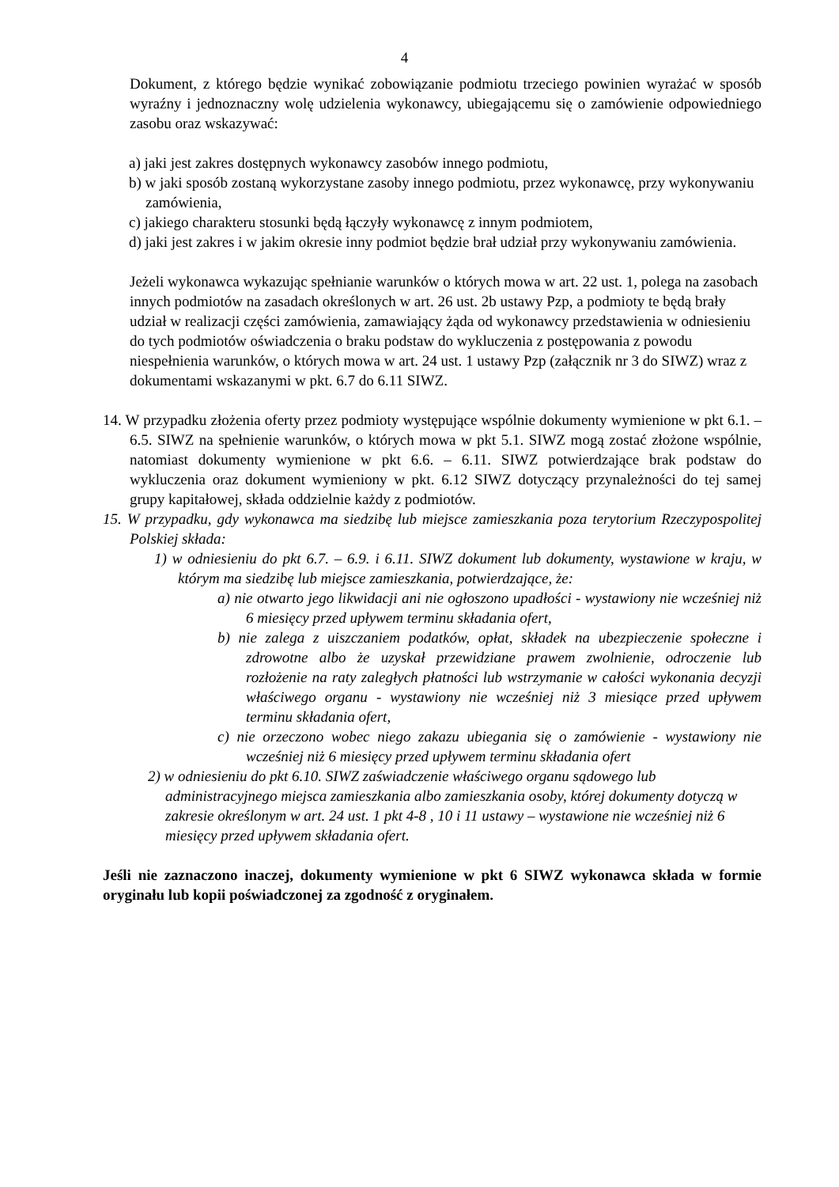4
Dokument, z którego będzie wynikać zobowiązanie podmiotu trzeciego powinien wyrażać w sposób wyraźny i jednoznaczny wolę udzielenia wykonawcy, ubiegającemu się o zamówienie odpowiedniego zasobu oraz wskazywać:
a) jaki jest zakres dostępnych wykonawcy zasobów innego podmiotu,
b) w jaki sposób zostaną wykorzystane zasoby innego podmiotu, przez wykonawcę, przy wykonywaniu zamówienia,
c) jakiego charakteru stosunki będą łączyły wykonawcę z innym podmiotem,
d) jaki jest zakres i w jakim okresie inny podmiot będzie brał udział przy wykonywaniu zamówienia.
Jeżeli wykonawca wykazując spełnianie warunków o których mowa w art. 22 ust. 1, polega na zasobach innych podmiotów na zasadach określonych w art. 26 ust. 2b ustawy Pzp, a podmioty te będą brały udział w realizacji części zamówienia, zamawiający żąda od wykonawcy przedstawienia w odniesieniu do tych podmiotów oświadczenia o braku podstaw do wykluczenia z postępowania z powodu niespełnienia warunków, o których mowa w art. 24 ust. 1 ustawy Pzp (załącznik nr 3 do SIWZ) wraz z dokumentami wskazanymi w pkt. 6.7 do 6.11 SIWZ.
14. W przypadku złożenia oferty przez podmioty występujące wspólnie dokumenty wymienione w pkt 6.1. – 6.5. SIWZ na spełnienie warunków, o których mowa w pkt 5.1. SIWZ mogą zostać złożone wspólnie, natomiast dokumenty wymienione w pkt 6.6. – 6.11. SIWZ potwierdzające brak podstaw do wykluczenia oraz dokument wymieniony w pkt. 6.12 SIWZ dotyczący przynależności do tej samej grupy kapitałowej, składa oddzielnie każdy z podmiotów.
15. W przypadku, gdy wykonawca ma siedzibę lub miejsce zamieszkania poza terytorium Rzeczypospolitej Polskiej składa:
1) w odniesieniu do pkt 6.7. – 6.9. i 6.11. SIWZ dokument lub dokumenty, wystawione w kraju, w którym ma siedzibę lub miejsce zamieszkania, potwierdzające, że:
a) nie otwarto jego likwidacji ani nie ogłoszono upadłości - wystawiony nie wcześniej niż 6 miesięcy przed upływem terminu składania ofert,
b) nie zalega z uiszczaniem podatków, opłat, składek na ubezpieczenie społeczne i zdrowotne albo że uzyskał przewidziane prawem zwolnienie, odroczenie lub rozłożenie na raty zaległych płatności lub wstrzymanie w całości wykonania decyzji właściwego organu - wystawiony nie wcześniej niż 3 miesiące przed upływem terminu składania ofert,
c) nie orzeczono wobec niego zakazu ubiegania się o zamówienie - wystawiony nie wcześniej niż 6 miesięcy przed upływem terminu składania ofert
2) w odniesieniu do pkt 6.10. SIWZ zaświadczenie właściwego organu sądowego lub administracyjnego miejsca zamieszkania albo zamieszkania osoby, której dokumenty dotyczą w zakresie określonym w art. 24 ust. 1 pkt 4-8 , 10 i 11 ustawy – wystawione nie wcześniej niż 6 miesięcy przed upływem składania ofert.
Jeśli nie zaznaczono inaczej, dokumenty wymienione w pkt 6 SIWZ wykonawca składa w formie oryginału lub kopii poświadczonej za zgodność z oryginałem.